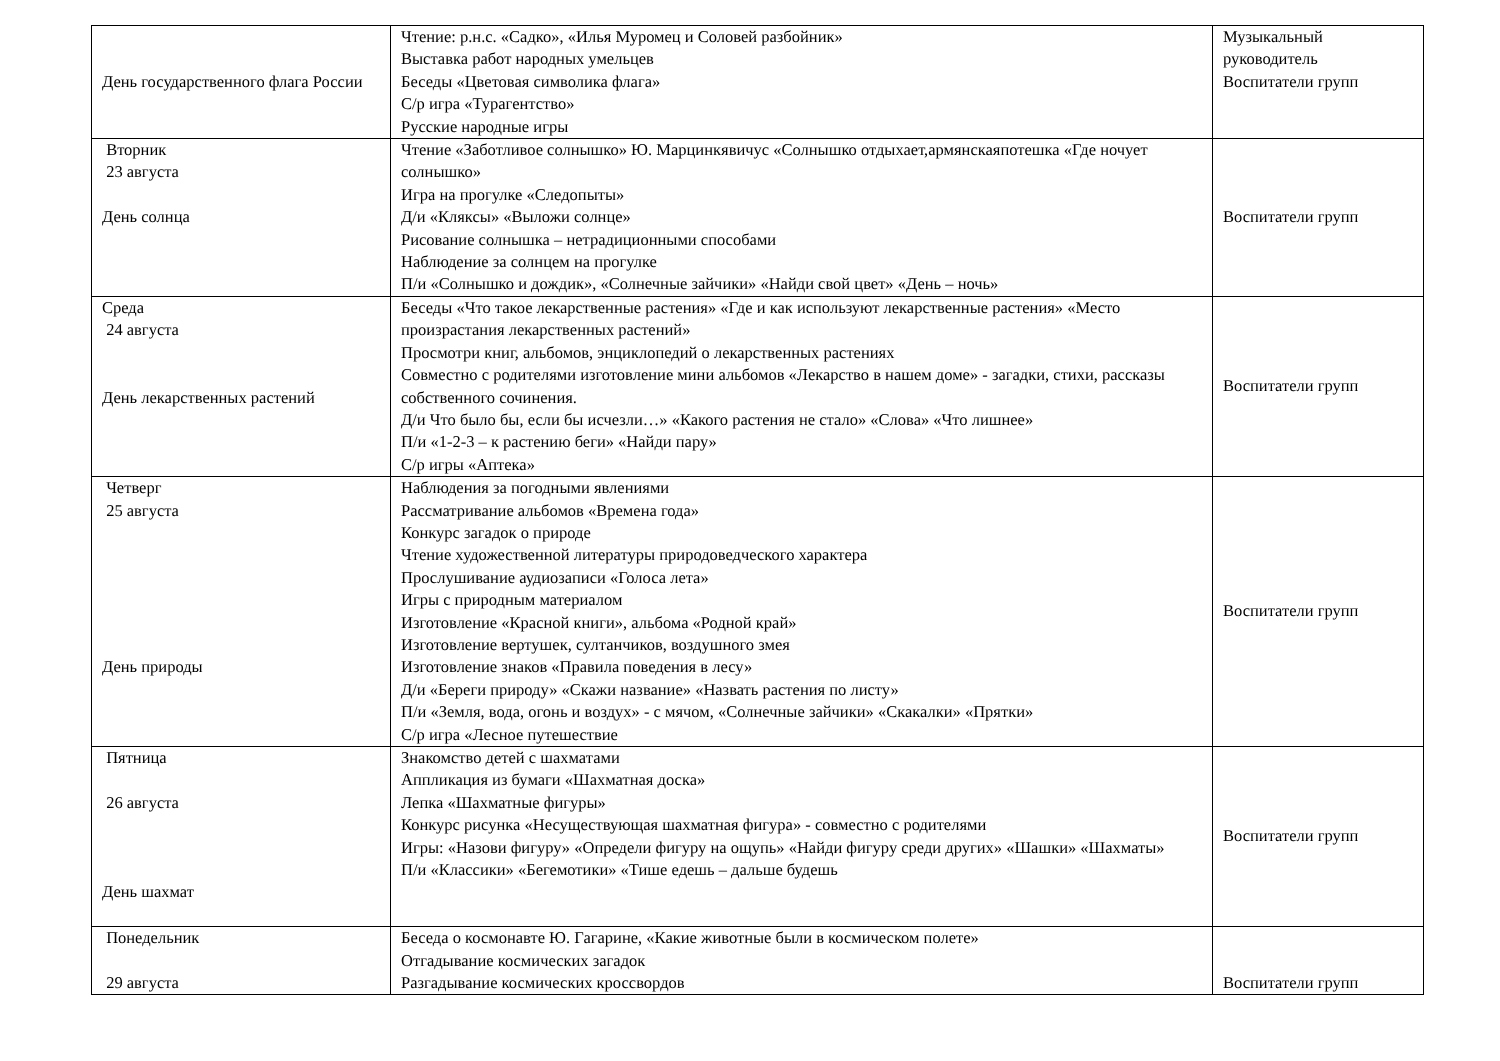| День государственного флага России | Чтение: р.н.с. «Садко», «Илья Муромец и Соловей разбойник» Выставка работ народных умельцев Беседы «Цветовая символика флага» С/р игра «Турагентство» Русские народные игры | Музыкальный руководитель Воспитатели групп |
| Вторник 23 августа День солнца | Чтение «Заботливое солнышко» Ю. Марцинкявичус «Солнышко отдыхает,армянскаяпотешка «Где ночует солнышко» Игра на прогулке «Следопыты» Д/и «Кляксы» «Выложи солнце» Рисование солнышка – нетрадиционными способами Наблюдение за солнцем на прогулке П/и «Солнышко и дождик», «Солнечные зайчики» «Найди свой цвет» «День – ночь» | Воспитатели групп |
| Среда 24 августа День лекарственных растений | Беседы «Что такое лекарственные растения» «Где и как используют лекарственные растения» «Место произрастания лекарственных растений» Просмотри книг, альбомов, энциклопедий о лекарственных растениях Совместно с родителями изготовление мини альбомов «Лекарство в нашем доме» - загадки, стихи, рассказы собственного сочинения. Д/и Что было бы, если бы исчезли…» «Какого растения не стало» «Слова» «Что лишнее» П/и «1-2-3 – к растению беги» «Найди пару» С/р игры «Аптека» | Воспитатели групп |
| Четверг 25 августа День природы | Наблюдения за погодными явлениями Рассматривание альбомов «Времена года» Конкурс загадок о природе Чтение художественной литературы природоведческого характера Прослушивание аудиозаписи «Голоса лета» Игры с природным материалом Изготовление «Красной книги», альбома «Родной край» Изготовление вертушек, султанчиков, воздушного змея Изготовление знаков «Правила поведения в лесу» Д/и «Береги природу» «Скажи название» «Назвать растения по листу» П/и «Земля, вода, огонь и воздух» - с мячом, «Солнечные зайчики» «Скакалки» «Прятки» С/р игра «Лесное путешествие | Воспитатели групп |
| Пятница 26 августа День шахмат | Знакомство детей с шахматами Аппликация из бумаги «Шахматная доска» Лепка «Шахматные фигуры» Конкурс рисунка «Несуществующая шахматная фигура» - совместно с родителями Игры: «Назови фигуру» «Определи фигуру на ощупь» «Найди фигуру среди других» «Шашки» «Шахматы» П/и «Классики» «Бегемотики» «Тише едешь – дальше будешь | Воспитатели групп |
| Понедельник 29 августа | Беседа о космонавте Ю. Гагарине, «Какие животные были в космическом полете» Отгадывание космических загадок Разгадывание космических кроссвордов | Воспитатели групп |